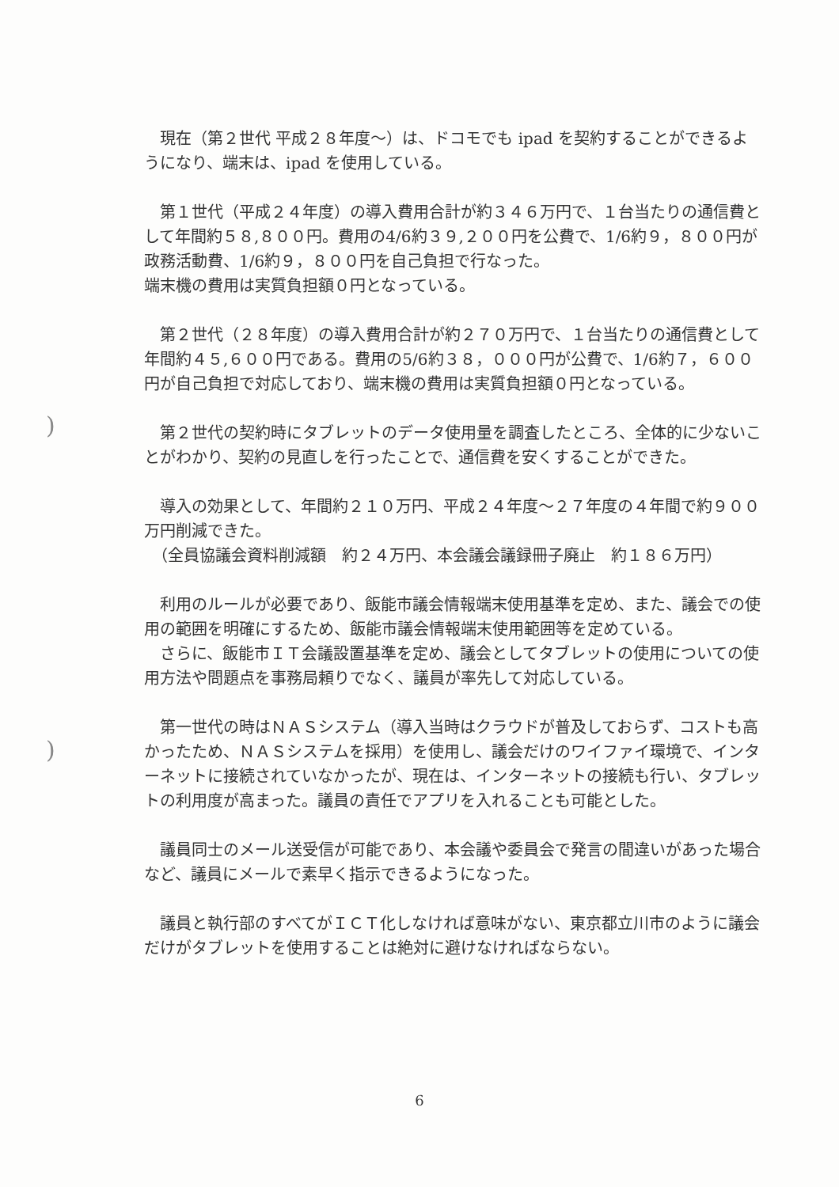)
)
　現在（第２世代 平成２８年度〜）は、ドコモでも ipad を契約することができるようになり、端末は、ipad を使用している。
　第１世代（平成２４年度）の導入費用合計が約３４６万円で、１台当たりの通信費として年間約５８,８００円。費用の4/6約３９,２００円を公費で、1/6約９，８００円が政務活動費、1/6約９，８００円を自己負担で行なった。
端末機の費用は実質負担額０円となっている。
　第２世代（２８年度）の導入費用合計が約２７０万円で、１台当たりの通信費として年間約４５,６００円である。費用の5/6約３８，０００円が公費で、1/6約７，６００円が自己負担で対応しており、端末機の費用は実質負担額０円となっている。
　第２世代の契約時にタブレットのデータ使用量を調査したところ、全体的に少ないことがわかり、契約の見直しを行ったことで、通信費を安くすることができた。
　導入の効果として、年間約２１０万円、平成２４年度〜２７年度の４年間で約９００万円削減できた。
　（全員協議会資料削減額　約２４万円、本会議会議録冊子廃止　約１８６万円）
　利用のルールが必要であり、飯能市議会情報端末使用基準を定め、また、議会での使用の範囲を明確にするため、飯能市議会情報端末使用範囲等を定めている。
　さらに、飯能市ＩＴ会議設置基準を定め、議会としてタブレットの使用についての使用方法や問題点を事務局頼りでなく、議員が率先して対応している。
　第一世代の時はＮＡＳシステム（導入当時はクラウドが普及しておらず、コストも高かったため、ＮＡＳシステムを採用）を使用し、議会だけのワイファイ環境で、インターネットに接続されていなかったが、現在は、インターネットの接続も行い、タブレットの利用度が高まった。議員の責任でアプリを入れることも可能とした。
　議員同士のメール送受信が可能であり、本会議や委員会で発言の間違いがあった場合など、議員にメールで素早く指示できるようになった。
　議員と執行部のすべてがＩＣＴ化しなければ意味がない、東京都立川市のように議会だけがタブレットを使用することは絶対に避けなければならない。
6